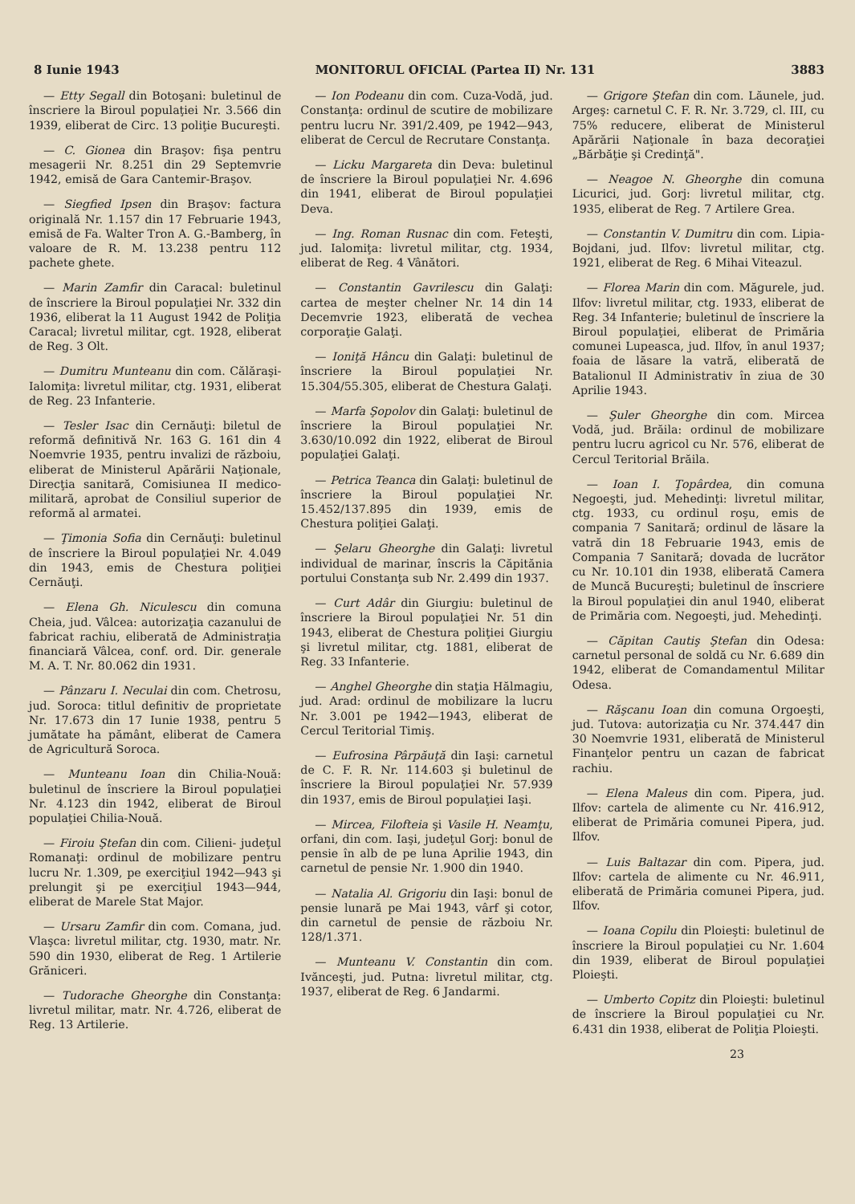8 Iunie 1943 MONITORUL OFICIAL (Partea II) Nr. 131 3883
— Etty Segall din Botoşani: buletinul de înscriere la Biroul populaţiei Nr. 3.566 din 1939, eliberat de Circ. 13 poliţie Bucureşti.
— C. Gionea din Braşov: fişa pentru mesagerii Nr. 8.251 din 29 Septemvrie 1942, emisă de Gara Cantemir-Braşov.
— Siegfied Ipsen din Braşov: factura originală Nr. 1.157 din 17 Februarie 1943, emisă de Fa. Walter Tron A. G.-Bamberg, în valoare de R. M. 13.238 pentru 112 pachete ghete.
— Marin Zamfir din Caracal: buletinul de înscriere la Biroul populaţiei Nr. 332 din 1936, eliberat la 11 August 1942 de Poliţia Caracal; livretul militar, cgt. 1928, eliberat de Reg. 3 Olt.
— Dumitru Munteanu din com. Călăraşi-Ialomiţa: livretul militar, ctg. 1931, eliberat de Reg. 23 Infanterie.
— Tesler Isac din Cernăuţi: biletul de reformă definitivă Nr. 163 G. 161 din 4 Noemvrie 1935, pentru invalizi de războiu, eliberat de Ministerul Apărării Naţionale, Direcţia sanitară, Comisiunea II medico-militară, aprobat de Consiliul superior de reformă al armatei.
— Ţimonia Sofia din Cernăuţi: buletinul de înscriere la Biroul populaţiei Nr. 4.049 din 1943, emis de Chestura poliţiei Cernăuţi.
— Elena Gh. Niculescu din comuna Cheia, jud. Vâlcea: autorizaţia cazanului de fabricat rachiu, eliberată de Administraţia financiară Vâlcea, conf. ord. Dir. generale M. A. T. Nr. 80.062 din 1931.
— Pânzaru I. Neculai din com. Chetrosu, jud. Soroca: titlul definitiv de proprietate Nr. 17.673 din 17 Iunie 1938, pentru 5 jumătate ha pământ, eliberat de Camera de Agricultură Soroca.
— Munteanu Ioan din Chilia-Nouă: buletinul de înscriere la Biroul populaţiei Nr. 4.123 din 1942, eliberat de Biroul populaţiei Chilia-Nouă.
— Firoiu Ştefan din com. Cilieni- judeţul Romanaţi: ordinul de mobilizare pentru lucru Nr. 1.309, pe exerciţiul 1942—943 şi prelungit şi pe exerciţiul 1943—944, eliberat de Marele Stat Major.
— Ursaru Zamfir din com. Comana, jud. Vlaşca: livretul militar, ctg. 1930, matr. Nr. 590 din 1930, eliberat de Reg. 1 Artilerie Grăniceri.
— Tudorache Gheorghe din Constanţa: livretul militar, matr. Nr. 4.726, eliberat de Reg. 13 Artilerie.
— Ion Podeanu din com. Cuza-Vodă, jud. Constanţa: ordinul de scutire de mobilizare pentru lucru Nr. 391/2.409, pe 1942—943, eliberat de Cercul de Recrutare Constanţa.
— Licku Margareta din Deva: buletinul de înscriere la Biroul populaţiei Nr. 4.696 din 1941, eliberat de Biroul populaţiei Deva.
— Ing. Roman Rusnac din com. Feteşti, jud. Ialomiţa: livretul militar, ctg. 1934, eliberat de Reg. 4 Vânători.
— Constantin Gavrilescu din Galaţi: cartea de meşter chelner Nr. 14 din 14 Decemvrie 1923, eliberată de vechea corporaţie Galaţi.
— Ioniţă Hâncu din Galaţi: buletinul de înscriere la Biroul populaţiei Nr. 15.304/55.305, eliberat de Chestura Galaţi.
— Marfa Şopolov din Galaţi: buletinul de înscriere la Biroul populaţiei Nr. 3.630/10.092 din 1922, eliberat de Biroul populaţiei Galaţi.
— Petrica Teanca din Galaţi: buletinul de înscriere la Biroul populaţiei Nr. 15.452/137.895 din 1939, emis de Chestura poliţiei Galaţi.
— Şelaru Gheorghe din Galaţi: livretul individual de marinar, înscris la Căpitănia portului Constanţa sub Nr. 2.499 din 1937.
— Curt Adâr din Giurgiu: buletinul de înscriere la Biroul populaţiei Nr. 51 din 1943, eliberat de Chestura poliţiei Giurgiu şi livretul militar, ctg. 1881, eliberat de Reg. 33 Infanterie.
— Anghel Gheorghe din staţia Hălmagiu, jud. Arad: ordinul de mobilizare la lucru Nr. 3.001 pe 1942—1943, eliberat de Cercul Teritorial Timiş.
— Eufrosina Pârpăuţă din Iaşi: carnetul de C. F. R. Nr. 114.603 şi buletinul de înscriere la Biroul populaţiei Nr. 57.939 din 1937, emis de Biroul populaţiei Iaşi.
— Mircea, Filofteia şi Vasile H. Neamţu, orfani, din com. Iaşi, judeţul Gorj: bonul de pensie în alb de pe luna Aprilie 1943, din carnetul de pensie Nr. 1.900 din 1940.
— Natalia Al. Grigoriu din Iaşi: bonul de pensie lunară pe Mai 1943, vârf şi cotor, din carnetul de pensie de războiu Nr. 128/1.371.
— Munteanu V. Constantin din com. Ivănceşti, jud. Putna: livretul militar, ctg. 1937, eliberat de Reg. 6 Jandarmi.
— Grigore Ştefan din com. Lăunele, jud. Argeş: carnetul C. F. R. Nr. 3.729, cl. III, cu 75% reducere, eliberat de Ministerul Apărării Naţionale în baza decoraţiei „Bărbăţie şi Credinţă".
— Neagoe N. Gheorghe din comuna Licurici, jud. Gorj: livretul militar, ctg. 1935, eliberat de Reg. 7 Artilere Grea.
— Constantin V. Dumitru din com. Lipia-Bojdani, jud. Ilfov: livretul militar, ctg. 1921, eliberat de Reg. 6 Mihai Viteazul.
— Florea Marin din com. Măgurele, jud. Ilfov: livretul militar, ctg. 1933, eliberat de Reg. 34 Infanterie; buletinul de înscriere la Biroul populaţiei, eliberat de Primăria comunei Lupeasca, jud. Ilfov, în anul 1937; foaia de lăsare la vatră, eliberată de Batalionul II Administrativ în ziua de 30 Aprilie 1943.
— Şuler Gheorghe din com. Mircea Vodă, jud. Brăila: ordinul de mobilizare pentru lucru agricol cu Nr. 576, eliberat de Cercul Teritorial Brăila.
— Ioan I. Ţopârdea, din comuna Negoeşti, jud. Mehedinţi: livretul militar, ctg. 1933, cu ordinul roşu, emis de compania 7 Sanitară; ordinul de lăsare la vatră din 18 Februarie 1943, emis de Compania 7 Sanitară; dovada de lucrător cu Nr. 10.101 din 1938, eliberată Camera de Muncă Bucureşti; buletinul de înscriere la Biroul populaţiei din anul 1940, eliberat de Primăria com. Negoeşti, jud. Mehedinţi.
— Căpitan Cautiş Ştefan din Odesa: carnetul personal de soldă cu Nr. 6.689 din 1942, eliberat de Comandamentul Militar Odesa.
— Răşcanu Ioan din comuna Orgoeşti, jud. Tutova: autorizaţia cu Nr. 374.447 din 30 Noemvrie 1931, eliberată de Ministerul Finanţelor pentru un cazan de fabricat rachiu.
— Elena Maleus din com. Pipera, jud. Ilfov: cartela de alimente cu Nr. 416.912, eliberat de Primăria comunei Pipera, jud. Ilfov.
— Luis Baltazar din com. Pipera, jud. Ilfov: cartela de alimente cu Nr. 46.911, eliberată de Primăria comunei Pipera, jud. Ilfov.
— Ioana Copilu din Ploieşti: buletinul de înscriere la Biroul populaţiei cu Nr. 1.604 din 1939, eliberat de Biroul populaţiei Ploieşti.
— Umberto Copitz din Ploieşti: buletinul de înscriere la Biroul populaţiei cu Nr. 6.431 din 1938, eliberat de Poliţia Ploieşti.
23